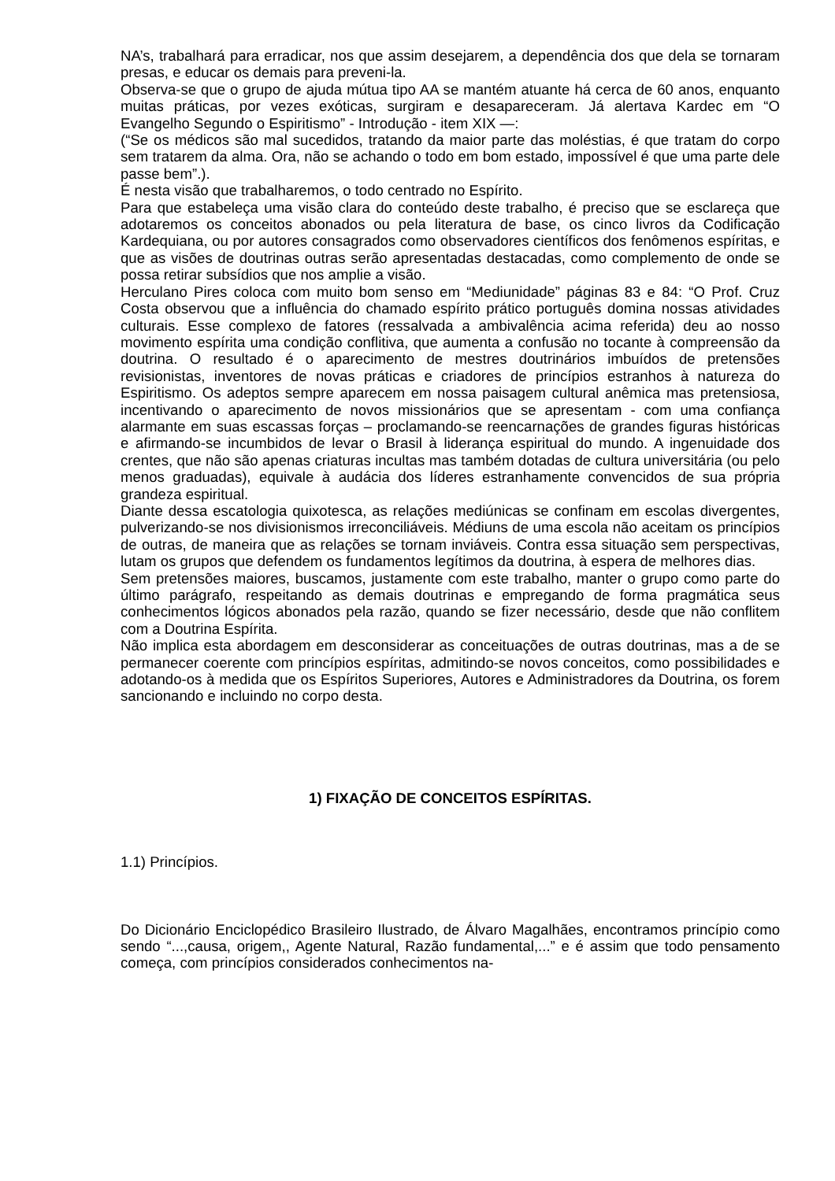NA’s, trabalhará para erradicar, nos que assim desejarem, a dependência dos que dela se tornaram presas, e educar os demais para preveni-la.
Observa-se que o grupo de ajuda mútua tipo AA se mantém atuante há cerca de 60 anos, enquanto muitas práticas, por vezes exóticas, surgiram e desapareceram. Já alertava Kardec em “O Evangelho Segundo o Espiritismo” - Introdução - item XIX —:
(“Se os médicos são mal sucedidos, tratando da maior parte das moléstias, é que tratam do corpo sem tratarem da alma. Ora, não se achando o todo em bom estado, impossível é que uma parte dele passe bem”.).
É nesta visão que trabalharemos, o todo centrado no Espírito.
Para que estabeleça uma visão clara do conteúdo deste trabalho, é preciso que se esclareça que adotaremos os conceitos abonados ou pela literatura de base, os cinco livros da Codificação Kardequiana, ou por autores consagrados como observadores científicos dos fenômenos espíritas, e que as visões de doutrinas outras serão apresentadas destacadas, como complemento de onde se possa retirar subsídios que nos amplie a visão.
Herculano Pires coloca com muito bom senso em “Mediunidade” páginas 83 e 84: “O Prof. Cruz Costa observou que a influência do chamado espírito prático português domina nossas atividades culturais. Esse complexo de fatores (ressalvada a ambivalência acima referida) deu ao nosso movimento espírita uma condição conflitiva, que aumenta a confusão no tocante à compreensão da doutrina. O resultado é o aparecimento de mestres doutrinários imbuídos de pretensões revisionistas, inventores de novas práticas e criadores de princípios estranhos à natureza do Espiritismo. Os adeptos sempre aparecem em nossa paisagem cultural anêmica mas pretensiosa, incentivando o aparecimento de novos missionários que se apresentam - com uma confiança alarmante em suas escassas forças – proclamando-se reencarnações de grandes figuras históricas e afirmando-se incumbidos de levar o Brasil à liderança espiritual do mundo. A ingenuidade dos crentes, que não são apenas criaturas incultas mas também dotadas de cultura universitária (ou pelo menos graduadas), equivale à audácia dos líderes estranhamente convencidos de sua própria grandeza espiritual.
Diante dessa escatologia quixotesca, as relações mediúnicas se confinam em escolas divergentes, pulverizando-se nos divisionismos irreconciliáveis. Médiuns de uma escola não aceitam os princípios de outras, de maneira que as relações se tornam inviáveis. Contra essa situação sem perspectivas, lutam os grupos que defendem os fundamentos legítimos da doutrina, à espera de melhores dias.
Sem pretensões maiores, buscamos, justamente com este trabalho, manter o grupo como parte do último parágrafo, respeitando as demais doutrinas e empregando de forma pragmática seus conhecimentos lógicos abonados pela razão, quando se fizer necessário, desde que não conflitem com a Doutrina Espírita.
Não implica esta abordagem em desconsiderar as conceituações de outras doutrinas, mas a de se permanecer coerente com princípios espíritas, admitindo-se novos conceitos, como possibilidades e adotando-os à medida que os Espíritos Superiores, Autores e Administradores da Doutrina, os forem sancionando e incluindo no corpo desta.
1) FIXAÇÃO DE CONCEITOS ESPÍRITAS.
1.1) Princípios.
Do Dicionário Enciclopédico Brasileiro Ilustrado, de Álvaro Magalhães, encontramos princípio como sendo “...,causa, origem,, Agente Natural, Razão fundamental,...” e é assim que todo pensamento começa, com princípios considerados conhecimentos na-